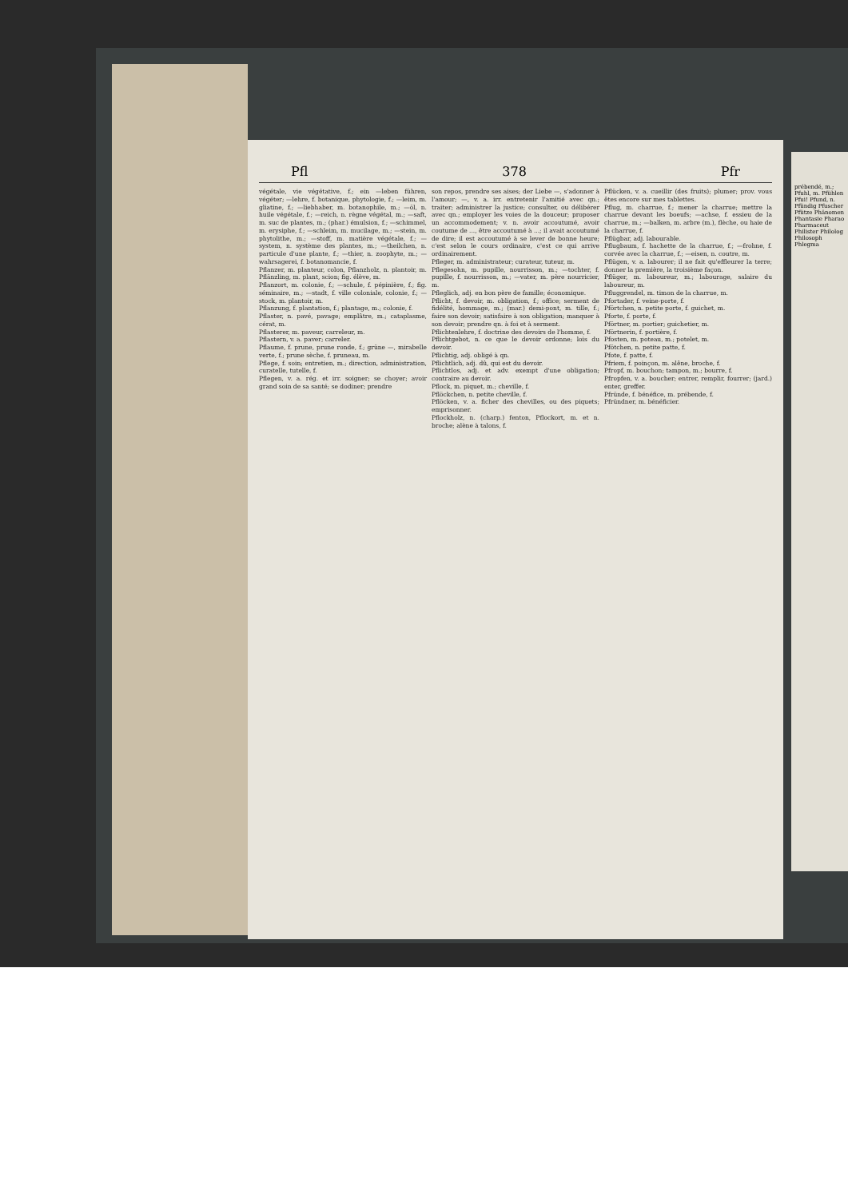Pfl 378 Pfr
végétale, vie végétative, f.; ein —leben führen, végéter; —lehre, f. botanique, phytologie, f.; —leim, m. gliatine, f.; —liebhaber, m. botanophile, m.; —öl, n. huile végétale, f.; —reich, n. règne végétal, m.; —saft, m. suc de plantes, m.; (phar.) émulsion, f.; —schimmel, m. erysiphe, f.; —schleim, m. mucilage, m.; —stein, m. phytolithe, m.; —stoff, m. matière végétale, f.; —system, n. système des plantes, m.; —theilchen, n. particule d'une plante, f.; —thier, n. zoophyte, m.; —wahrsagerei, f. botanomancie, f.
Pflanzer, m. planteur, colon, Pflanzholz, n. plantoir, m. Pflänzling, m. plant, scion; fig. élève, m.
Pflanzort, m. colonie, f.; —schule, f. pépinière, f.; fig. séminaire, m.; —stadt, f. ville coloniale, colonie, f.; —stock, m. plantoir, m.
Pflanzung, f. plantation, f.; plantage, m.; colonie, f.
Pflaster, n. pavé, pavage; emplâtre, m.; cataplasme, cérat, m.
Pflasterer, m. paveur, carreleur, m.
Pflastern, v. a. paver; carreler.
Pflaume, f. prune, prune ronde, f.; grüne —, mirabelle verte, f.; prune sèche, f. pruneau, m.
Pflege, f. soin; entretien, m.; direction, administration, curatelle, tutelle, f.
Pflegen, v. a. rég. et irr. soigner; se choyer; avoir grand soin de sa santé; se dodiner; prendre
son repos, prendre ses aises; der Liebe —, s'adonner à l'amour; —, v. a. irr. entretenir l'amitié avec qn.; traiter; administrer la justice; consulter, ou délibérer avec qn.; employer les voies de la douceur; proposer un accommodement; v. n. avoir accoutumé, avoir coutume de ..., être accoutumé à ...; il avait accoutumé de dire; il est accoutumé à se lever de bonne heure; c'est selon le cours ordinaire, c'est ce qui arrive ordinairement.
Pfleger, m. administrateur; curateur, tuteur, m.
Pflegesohn, m. pupille, nourrisson, m.; —tochter, f. pupille, f. nourrisson, m.; —vater, m. père nourricier, m.
Pfleglich, adj. en bon père de famille; économique.
Pflicht, f. devoir, m. obligation, f.; office; serment de fidélité, hommage, m.; (mar.) demi-pont, m. tille, f.; faire son devoir; satisfaire à son obligation; manquer à son devoir; prendre qn. à foi et à serment.
Pflichtenlehre, f. doctrine des devoirs de l'homme, f.
Pflichtgebot, n. ce que le devoir ordonne; lois du devoir.
Pflichtig, adj. obligé à qn.
Pflichtlich, adj. dû, qui est du devoir.
Pflichtlos, adj. et adv. exempt d'une obligation; contraire au devoir.
Pflock, m. piquet, m.; cheville, f.
Pflöckchen, n. petite cheville, f.
Pflöcken, v. a. ficher des chevilles, ou des piquets; emprisonner.
Pflockholz, n. (charp.) fenton, Pflockort, m. et n. broche; alène à talons, f.
Pflücken, v. a. cueillir (des fruits); plumer; prov. vous êtes encore sur mes tablettes.
Pflug, m. charrue, f.; mener la charrue; mettre la charrue devant les boeufs; —achse, f. essieu de la charrue, m.; —balken, m. arbre (m.), flèche, ou haie de la charrue, f.
Pflügbar, adj. labourable.
Pflugbaum, f. hachette de la charrue, f.; —frohne, f. corvée avec la charrue, f.; —eisen, n. coutre, m.
Pflügen, v. a. labourer; il ne fait qu'effleurer la terre; donner la première, la troisième façon.
Pflüger, m. laboureur, m.; labourage, salaire du laboureur, m.
Pfluggrendel, m. timon de la charrue, m.
Pfortader, f. veine-porte, f.
Pförtchen, n. petite porte, f. guichet, m.
Pforte, f. porte, f.
Pförtner, m. portier; guichetier, m.
Pförtnerin, f. portière, f.
Pfosten, m. poteau, m.; potelet, m.
Pfötchen, n. petite patte, f.
Pfote, f. patte, f.
Pfriem, f. poinçon, m. alêne, broche, f.
Pfropf, m. bouchon; tampon, m.; bourre, f.
Pfropfen, v. a. boucher; entrer, remplir, fourrer; (jard.) enter, greffer.
Pfründe, f. bénéfice, m. prébende, f.
Pfründner, m. bénéficier.
prébendé, m.; Pfuhl, m. Pfühlen Pfui! Pfund, n. Pfündig Pfuscher Pfütze Phänomen Phantasie Pharao Pharmaceut Philister Philolog Philosoph Phlegma